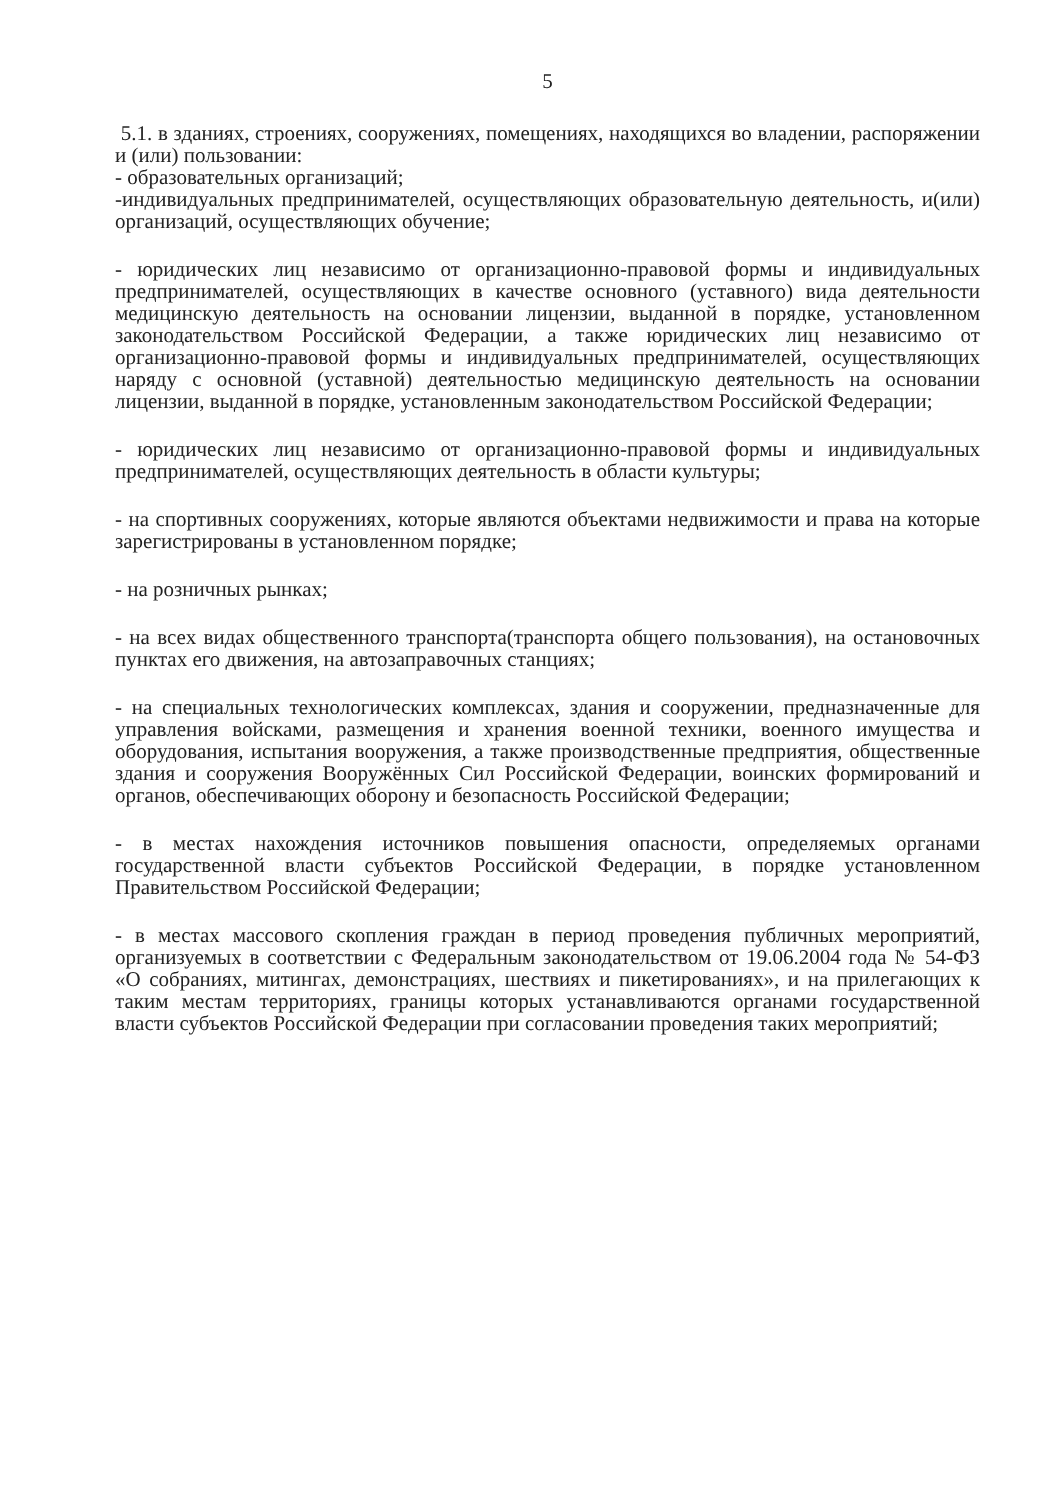5
5.1. в зданиях, строениях, сооружениях, помещениях, находящихся во владении, распоряжении и (или) пользовании:
- образовательных организаций;
-индивидуальных предпринимателей, осуществляющих образовательную деятельность, и(или) организаций, осуществляющих обучение;
- юридических лиц независимо от организационно-правовой формы и индивидуальных предпринимателей, осуществляющих в качестве основного (уставного) вида деятельности медицинскую деятельность на основании лицензии, выданной в порядке, установленном законодательством Российской Федерации, а также юридических лиц независимо от организационно-правовой формы и индивидуальных предпринимателей, осуществляющих наряду с основной (уставной) деятельностью медицинскую деятельность на основании лицензии, выданной в порядке, установленным законодательством Российской Федерации;
- юридических лиц независимо от организационно-правовой формы и индивидуальных предпринимателей, осуществляющих деятельность в области культуры;
- на спортивных сооружениях, которые являются объектами недвижимости и права на которые зарегистрированы в установленном порядке;
- на розничных рынках;
- на всех видах общественного транспорта(транспорта общего пользования), на остановочных пунктах его движения, на автозаправочных станциях;
- на специальных технологических комплексах, здания и сооружении, предназначенные для управления войсками, размещения и хранения военной техники, военного имущества и оборудования, испытания вооружения, а также производственные предприятия, общественные здания и сооружения Вооружённых Сил Российской Федерации, воинских формирований и органов, обеспечивающих оборону и безопасность Российской Федерации;
- в местах нахождения источников повышения опасности, определяемых органами государственной власти субъектов Российской Федерации, в порядке установленном Правительством Российской Федерации;
- в местах массового скопления граждан в период проведения публичных мероприятий, организуемых в соответствии с Федеральным законодательством от 19.06.2004 года № 54-ФЗ «О собраниях, митингах, демонстрациях, шествиях и пикетированиях», и на прилегающих к таким местам территориях, границы которых устанавливаются органами государственной власти субъектов Российской Федерации при согласовании проведения таких мероприятий;